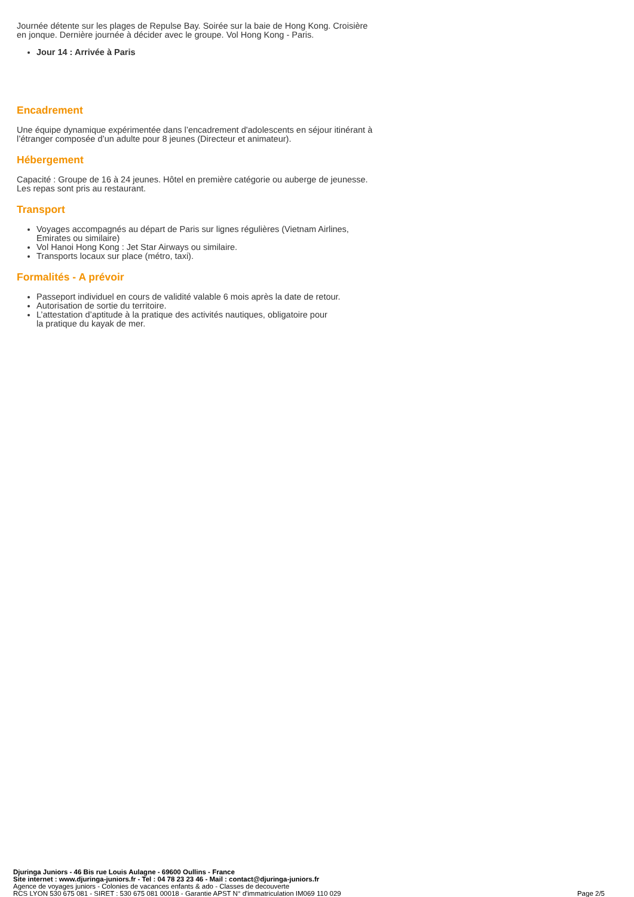Journée détente sur les plages de Repulse Bay. Soirée sur la baie de Hong Kong. Croisière en jonque. Dernière journée à décider avec le groupe. Vol Hong Kong - Paris.
Jour 14 : Arrivée à Paris
Encadrement
Une équipe dynamique expérimentée dans l’encadrement d'adolescents en séjour itinérant à l’étranger composée d’un adulte pour 8 jeunes (Directeur et animateur).
Hébergement
Capacité : Groupe de 16 à 24 jeunes. Hôtel en première catégorie ou auberge de jeunesse. Les repas sont pris au restaurant.
Transport
Voyages accompagnés au départ de Paris sur lignes régulières (Vietnam Airlines, Emirates ou similaire)
Vol Hanoi Hong Kong : Jet Star Airways ou similaire.
Transports locaux sur place (métro, taxi).
Formalités - A prévoir
Passeport individuel en cours de validité valable 6 mois après la date de retour.
Autorisation de sortie du territoire.
L’attestation d’aptitude à la pratique des activités nautiques, obligatoire pour
la pratique du kayak de mer.
Djuringa Juniors - 46 Bis rue Louis Aulagne - 69600 Oullins - France
Site internet : www.djuringa-juniors.fr - Tel : 04 78 23 23 46 - Mail : contact@djuringa-juniors.fr
Agence de voyages juniors - Colonies de vacances enfants & ado - Classes de decouverte
RCS LYON 530 675 081 - SIRET : 530 675 081 00018 - Garantie APST N° d'immatriculation IM069 110 029
Page 2/5